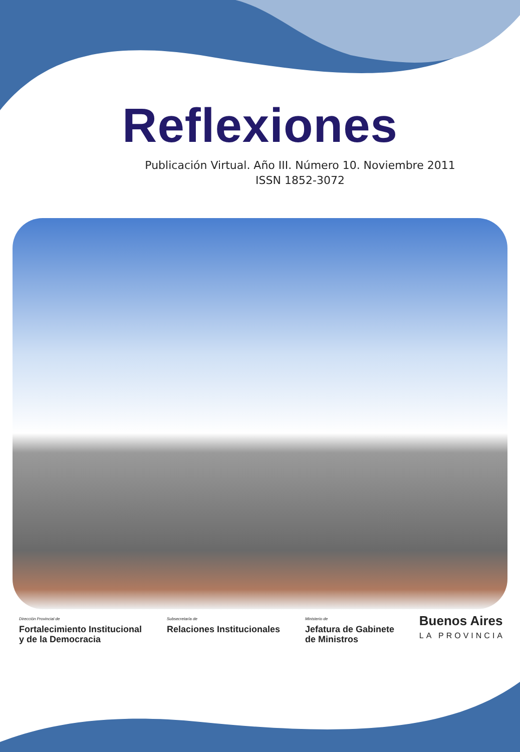Reflexiones
Publicación Virtual. Año III. Número 10. Noviembre 2011
ISSN 1852-3072
Dirección Provincial de
Fortalecimiento Institucional
y de la Democracia
Subsecretaría de
Relaciones Institucionales
Ministerio de
Jefatura de Gabinete
de Ministros
Buenos Aires
LA PROVINCIA